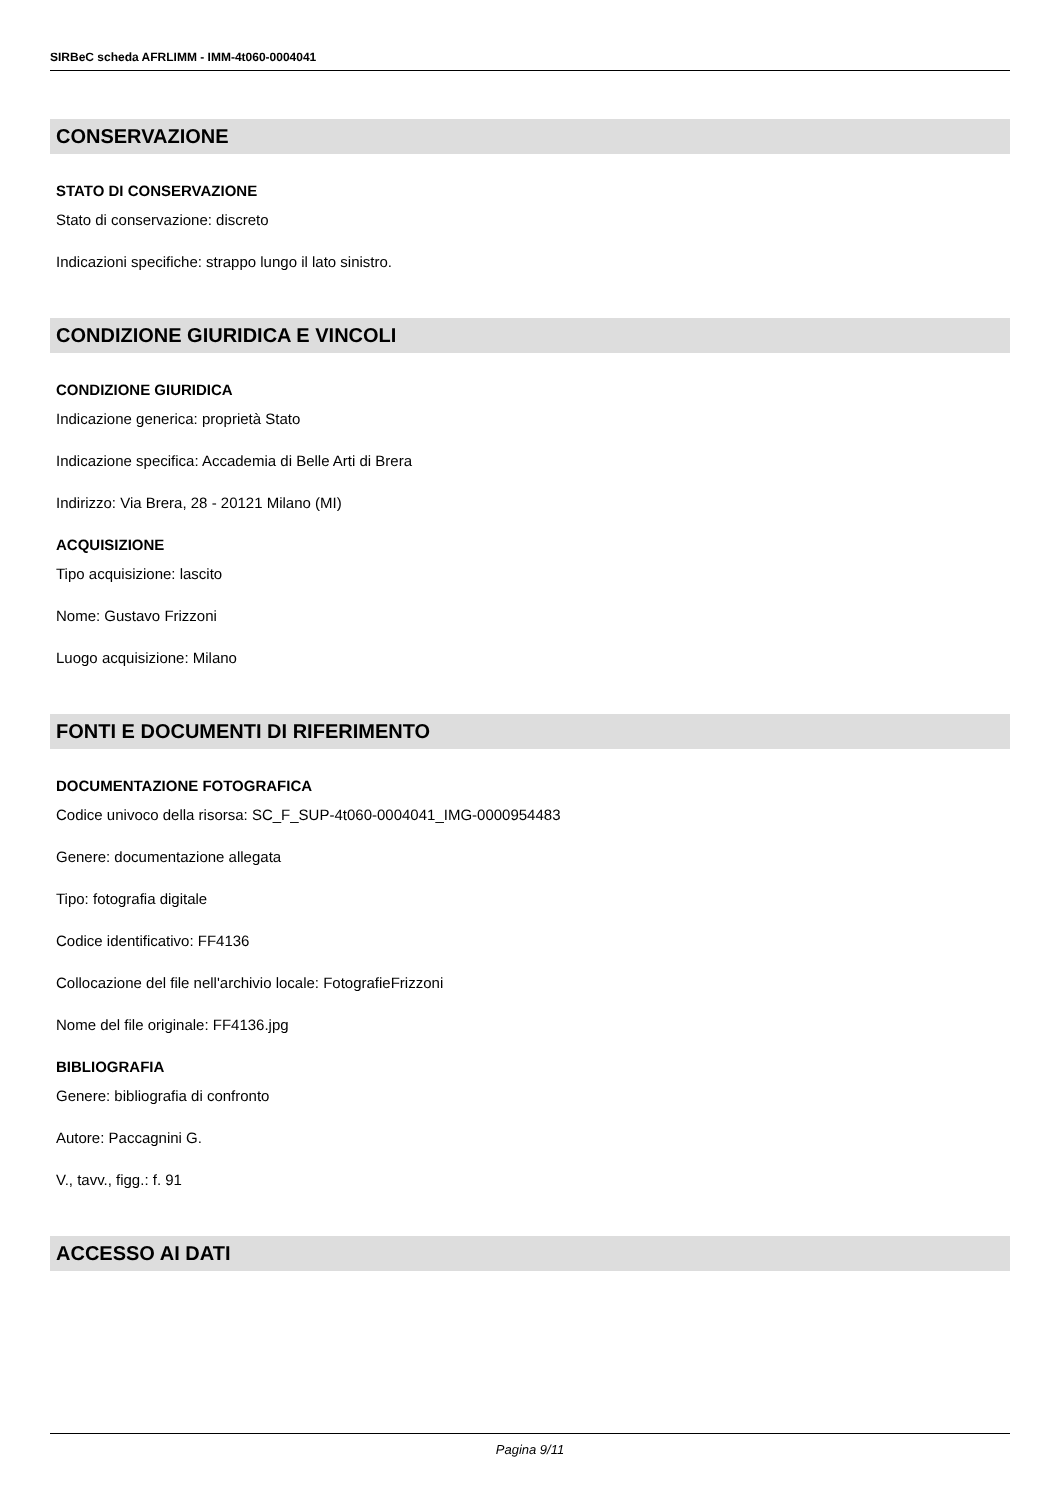SIRBeC scheda AFRLIMM - IMM-4t060-0004041
CONSERVAZIONE
STATO DI CONSERVAZIONE
Stato di conservazione: discreto
Indicazioni specifiche: strappo lungo il lato sinistro.
CONDIZIONE GIURIDICA E VINCOLI
CONDIZIONE GIURIDICA
Indicazione generica: proprietà Stato
Indicazione specifica: Accademia di Belle Arti di Brera
Indirizzo: Via Brera, 28 - 20121 Milano (MI)
ACQUISIZIONE
Tipo acquisizione: lascito
Nome: Gustavo Frizzoni
Luogo acquisizione: Milano
FONTI E DOCUMENTI DI RIFERIMENTO
DOCUMENTAZIONE FOTOGRAFICA
Codice univoco della risorsa: SC_F_SUP-4t060-0004041_IMG-0000954483
Genere: documentazione allegata
Tipo: fotografia digitale
Codice identificativo: FF4136
Collocazione del file nell'archivio locale: FotografieFrizzoni
Nome del file originale: FF4136.jpg
BIBLIOGRAFIA
Genere: bibliografia di confronto
Autore: Paccagnini G.
V., tavv., figg.: f. 91
ACCESSO AI DATI
Pagina 9/11